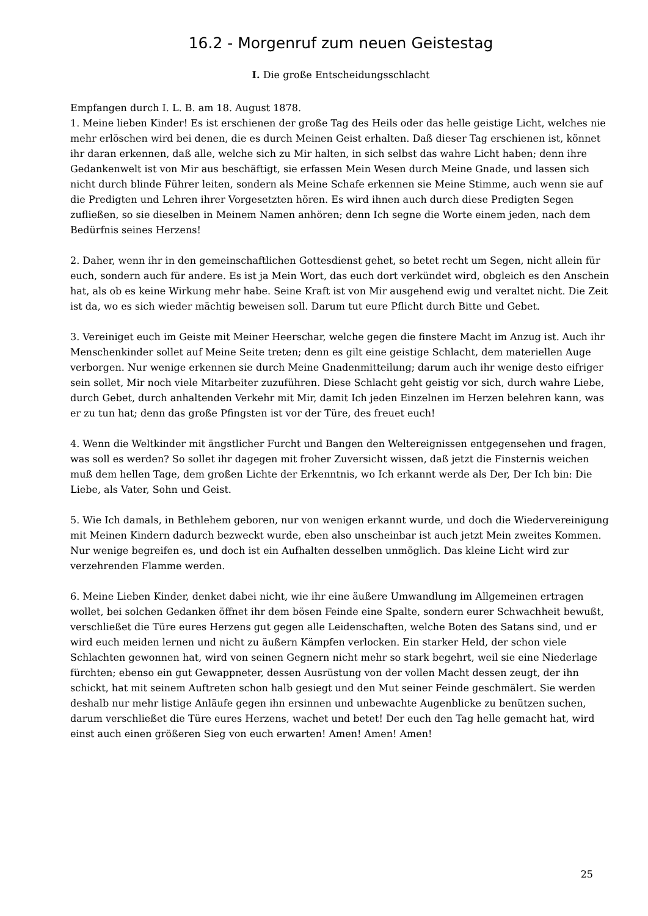16.2 - Morgenruf zum neuen Geistestag
I. Die große Entscheidungsschlacht
Empfangen durch I. L. B. am 18. August 1878.
1. Meine lieben Kinder! Es ist erschienen der große Tag des Heils oder das helle geistige Licht, welches nie mehr erlöschen wird bei denen, die es durch Meinen Geist erhalten. Daß dieser Tag erschienen ist, könnet ihr daran erkennen, daß alle, welche sich zu Mir halten, in sich selbst das wahre Licht haben; denn ihre Gedankenwelt ist von Mir aus beschäftigt, sie erfassen Mein Wesen durch Meine Gnade, und lassen sich nicht durch blinde Führer leiten, sondern als Meine Schafe erkennen sie Meine Stimme, auch wenn sie auf die Predigten und Lehren ihrer Vorgesetzten hören. Es wird ihnen auch durch diese Predigten Segen zufließen, so sie dieselben in Meinem Namen anhören; denn Ich segne die Worte einem jeden, nach dem Bedürfnis seines Herzens!
2. Daher, wenn ihr in den gemeinschaftlichen Gottesdienst gehet, so betet recht um Segen, nicht allein für euch, sondern auch für andere. Es ist ja Mein Wort, das euch dort verkündet wird, obgleich es den Anschein hat, als ob es keine Wirkung mehr habe. Seine Kraft ist von Mir ausgehend ewig und veraltet nicht. Die Zeit ist da, wo es sich wieder mächtig beweisen soll. Darum tut eure Pflicht durch Bitte und Gebet.
3. Vereiniget euch im Geiste mit Meiner Heerschar, welche gegen die finstere Macht im Anzug ist. Auch ihr Menschenkinder sollet auf Meine Seite treten; denn es gilt eine geistige Schlacht, dem materiellen Auge verborgen. Nur wenige erkennen sie durch Meine Gnadenmitteilung; darum auch ihr wenige desto eifriger sein sollet, Mir noch viele Mitarbeiter zuzuführen. Diese Schlacht geht geistig vor sich, durch wahre Liebe, durch Gebet, durch anhaltenden Verkehr mit Mir, damit Ich jeden Einzelnen im Herzen belehren kann, was er zu tun hat; denn das große Pfingsten ist vor der Türe, des freuet euch!
4. Wenn die Weltkinder mit ängstlicher Furcht und Bangen den Weltereignissen entgegensehen und fragen, was soll es werden? So sollet ihr dagegen mit froher Zuversicht wissen, daß jetzt die Finsternis weichen muß dem hellen Tage, dem großen Lichte der Erkenntnis, wo Ich erkannt werde als Der, Der Ich bin: Die Liebe, als Vater, Sohn und Geist.
5. Wie Ich damals, in Bethlehem geboren, nur von wenigen erkannt wurde, und doch die Wiedervereinigung mit Meinen Kindern dadurch bezweckt wurde, eben also unscheinbar ist auch jetzt Mein zweites Kommen. Nur wenige begreifen es, und doch ist ein Aufhalten desselben unmöglich. Das kleine Licht wird zur verzehrenden Flamme werden.
6. Meine Lieben Kinder, denket dabei nicht, wie ihr eine äußere Umwandlung im Allgemeinen ertragen wollet, bei solchen Gedanken öffnet ihr dem bösen Feinde eine Spalte, sondern eurer Schwachheit bewußt, verschließet die Türe eures Herzens gut gegen alle Leidenschaften, welche Boten des Satans sind, und er wird euch meiden lernen und nicht zu äußern Kämpfen verlocken. Ein starker Held, der schon viele Schlachten gewonnen hat, wird von seinen Gegnern nicht mehr so stark begehrt, weil sie eine Niederlage fürchten; ebenso ein gut Gewappneter, dessen Ausrüstung von der vollen Macht dessen zeugt, der ihn schickt, hat mit seinem Auftreten schon halb gesiegt und den Mut seiner Feinde geschmälert. Sie werden deshalb nur mehr listige Anläufe gegen ihn ersinnen und unbewachte Augenblicke zu benützen suchen, darum verschließet die Türe eures Herzens, wachet und betet! Der euch den Tag helle gemacht hat, wird einst auch einen größeren Sieg von euch erwarten! Amen! Amen! Amen!
25